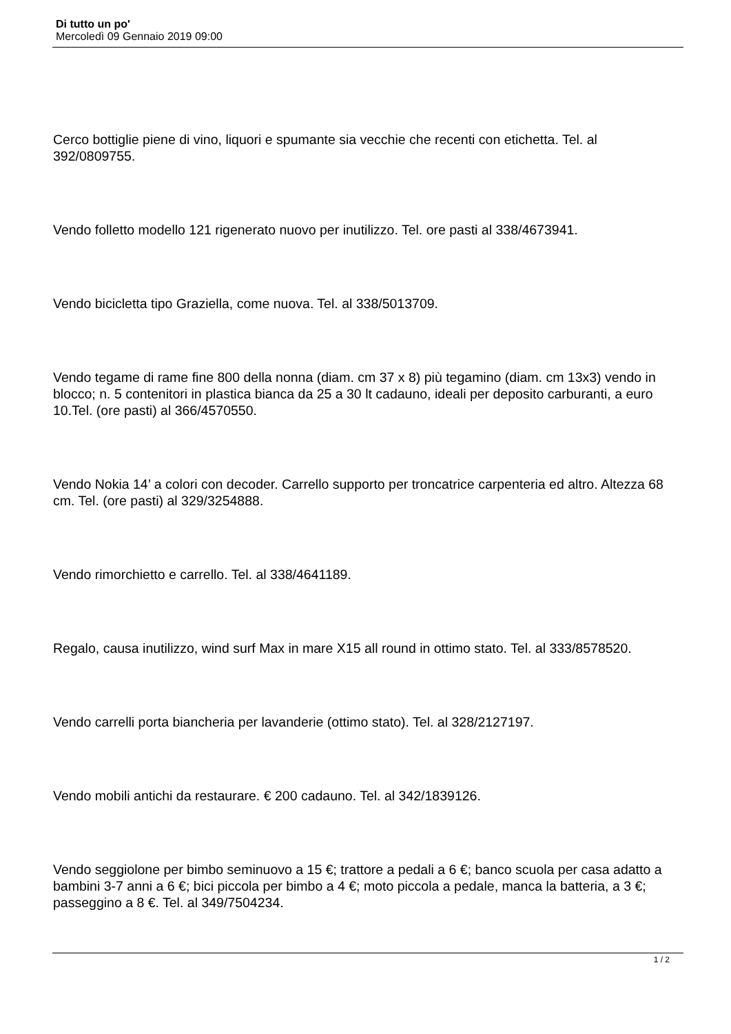Di tutto un po'
Mercoledì 09 Gennaio 2019 09:00
Cerco bottiglie piene di vino, liquori e spumante sia vecchie che recenti con etichetta. Tel. al 392/0809755.
Vendo folletto modello 121 rigenerato nuovo per inutilizzo. Tel. ore pasti al 338/4673941.
Vendo bicicletta tipo Graziella, come nuova. Tel. al 338/5013709.
Vendo tegame di rame fine 800 della nonna (diam. cm 37 x 8) più tegamino (diam. cm 13x3) vendo in blocco; n. 5 contenitori in plastica bianca da 25 a 30 lt cadauno, ideali per deposito carburanti, a euro 10.Tel. (ore pasti) al 366/4570550.
Vendo Nokia 14’ a colori con decoder. Carrello supporto per troncatrice carpenteria ed altro. Altezza 68 cm. Tel. (ore pasti) al 329/3254888.
Vendo rimorchietto e carrello. Tel. al 338/4641189.
Regalo, causa inutilizzo, wind surf Max in mare X15 all round in ottimo stato. Tel. al 333/8578520.
Vendo carrelli porta biancheria per lavanderie (ottimo stato). Tel. al 328/2127197.
Vendo mobili antichi da restaurare. € 200 cadauno. Tel. al 342/1839126.
Vendo seggiolone per bimbo seminuovo a 15 €; trattore a pedali a 6 €; banco scuola per casa adatto a bambini 3-7 anni a 6 €; bici piccola per bimbo a 4 €; moto piccola a pedale, manca la batteria, a 3 €; passeggino a 8 €. Tel. al 349/7504234.
1 / 2